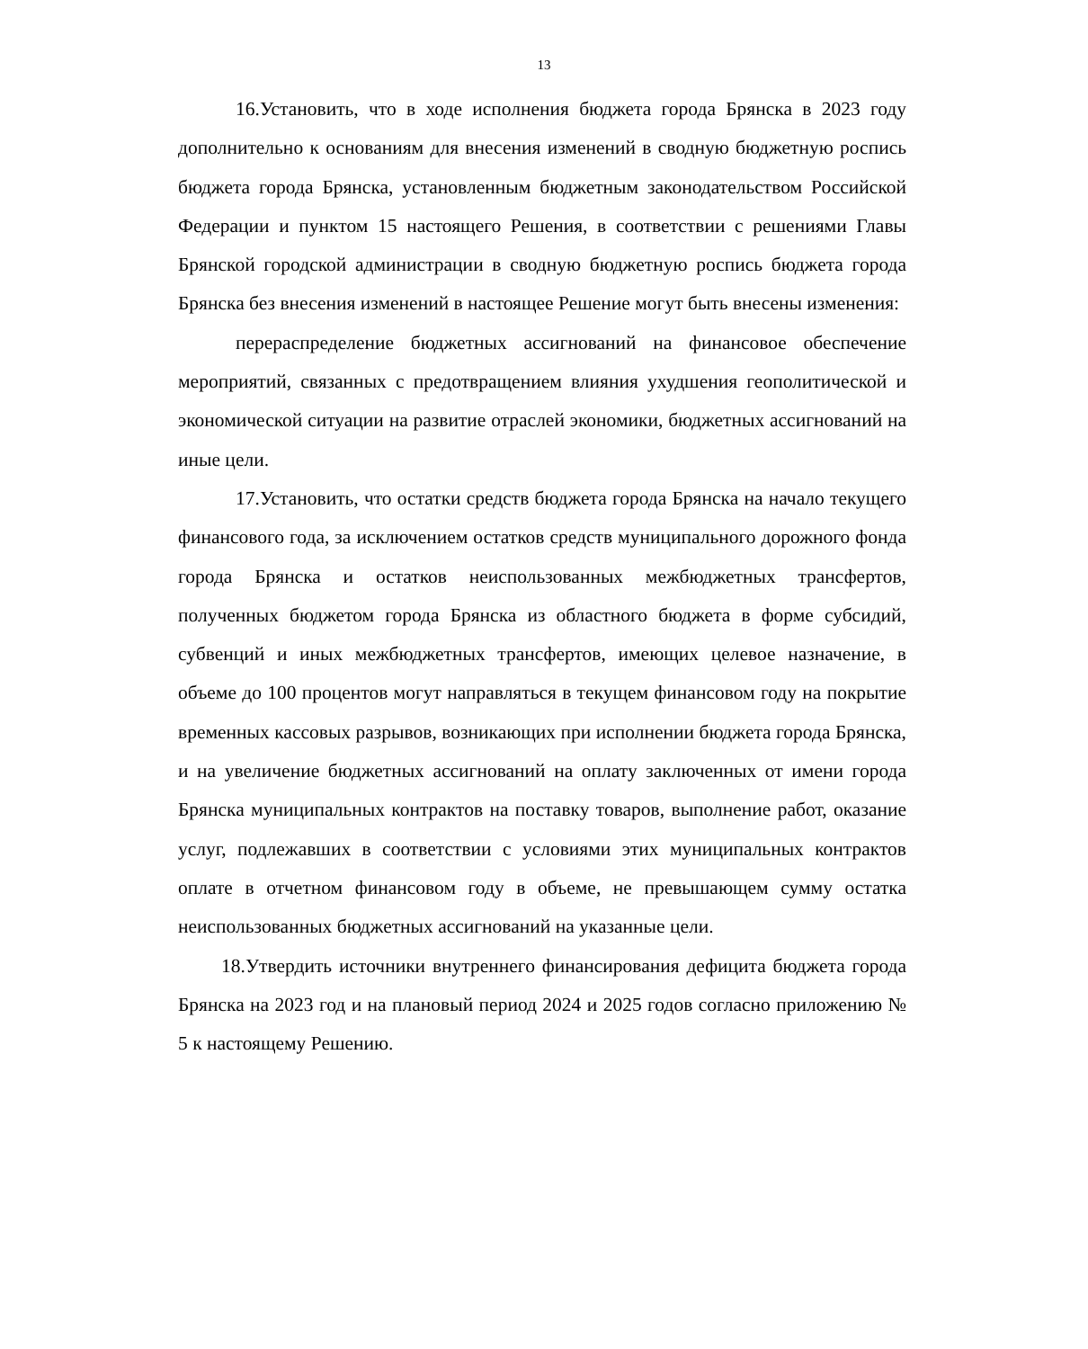13
16.Установить, что в ходе исполнения бюджета города Брянска в 2023 году дополнительно к основаниям для внесения изменений в сводную бюджетную роспись бюджета города Брянска, установленным бюджетным законодательством Российской Федерации и пунктом 15 настоящего Решения, в соответствии с решениями Главы Брянской городской администрации в сводную бюджетную роспись бюджета города Брянска без внесения изменений в настоящее Решение могут быть внесены изменения:
перераспределение бюджетных ассигнований на финансовое обеспечение мероприятий, связанных с предотвращением влияния ухудшения геополитической и экономической ситуации на развитие отраслей экономики, бюджетных ассигнований на иные цели.
17.Установить, что остатки средств бюджета города Брянска на начало текущего финансового года, за исключением остатков средств муниципального дорожного фонда города Брянска и остатков неиспользованных межбюджетных трансфертов, полученных бюджетом города Брянска из областного бюджета в форме субсидий, субвенций и иных межбюджетных трансфертов, имеющих целевое назначение, в объеме до 100 процентов могут направляться в текущем финансовом году на покрытие временных кассовых разрывов, возникающих при исполнении бюджета города Брянска, и на увеличение бюджетных ассигнований на оплату заключенных от имени города Брянска муниципальных контрактов на поставку товаров, выполнение работ, оказание услуг, подлежавших в соответствии с условиями этих муниципальных контрактов оплате в отчетном финансовом году в объеме, не превышающем сумму остатка неиспользованных бюджетных ассигнований на указанные цели.
18.Утвердить источники внутреннего финансирования дефицита бюджета города Брянска на 2023 год и на плановый период 2024 и 2025 годов согласно приложению № 5 к настоящему Решению.